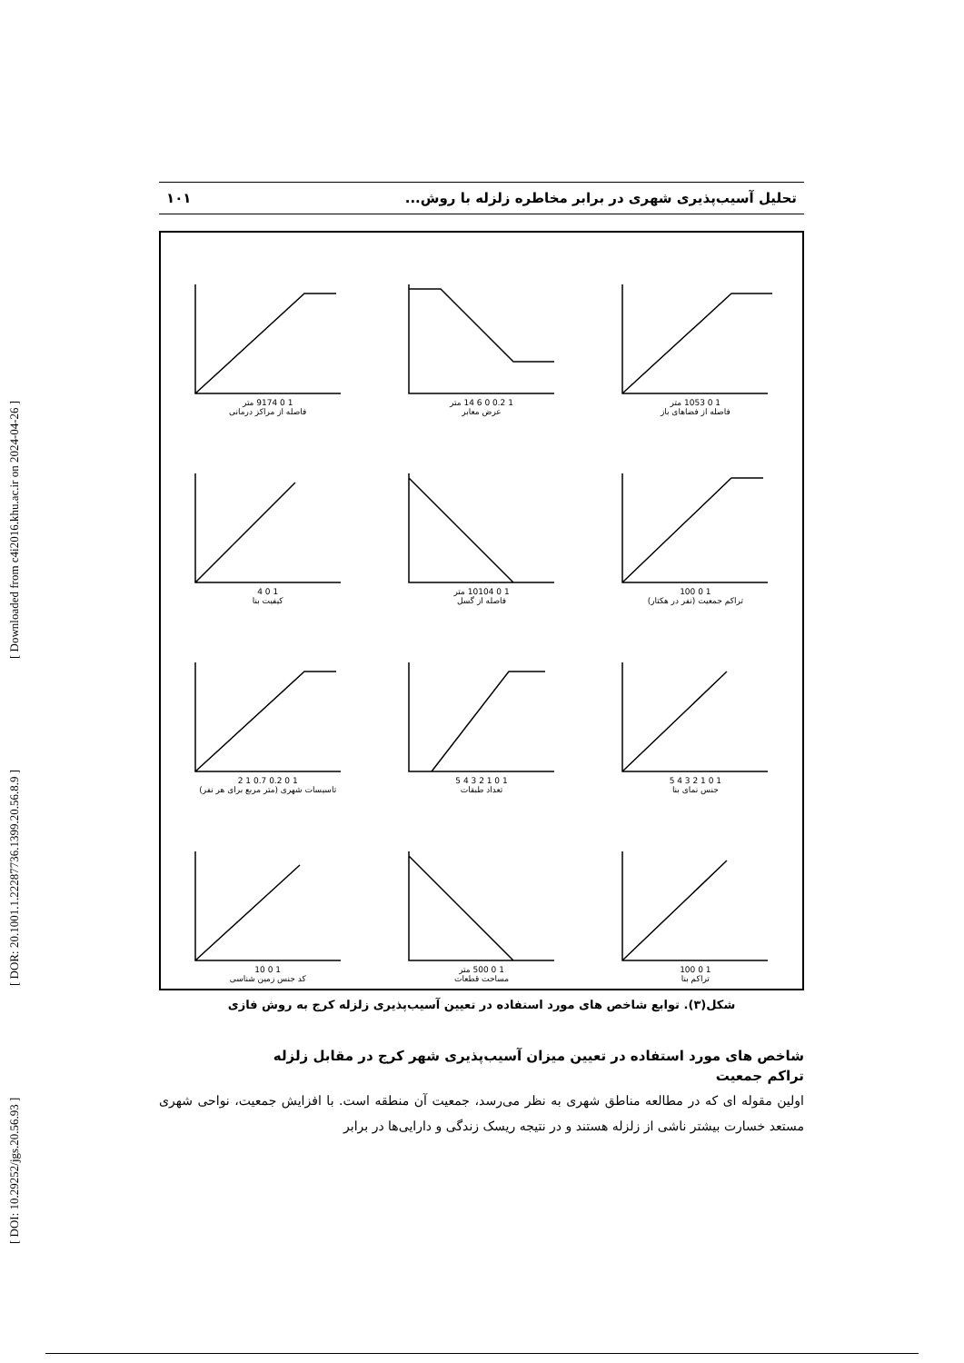[ DOI: 10.29252/jgs.20.56.93 ] [ DOR: 20.1001.1.22287736.1399.20.56.8.9 ] [ Downloaded from c4i2016.khu.ac.ir on 2024-04-26 ]
تحلیل آسیب‌پذیری شهری در برابر مخاطره زلزله با روش... ۱۰۱
1 0 1053 متر
فاصله از فضاهای باز
1 0.2 0 6 14 متر
عرض معابر
1 0 9174 متر
فاصله از مراکز درمانی
1 0 100
تراکم جمعیت (نفر در هکتار)
1 0 10104 متر
فاصله از گسل
1 0 4
کیفیت بنا
1 0 1 2 3 4 5
جنس نمای بنا
1 0 1 2 3 4 5
تعداد طبقات
1 0 0.2 0.7 1 2
تاسیسات شهری (متر مربع برای هر نفر)
1 0 100
تراکم بنا
1 0 500 متر
مساحت قطعات
1 0 10
کد جنس زمین شناسی
شکل(۳). توابع شاخص های مورد استفاده در تعیین آسیب‌پذیری زلزله کرج به روش فازی
شاخص های مورد استفاده در تعیین میزان آسیب‌پذیری شهر کرج در مقابل زلزله
تراکم جمعیت
اولین مقوله ای که در مطالعه مناطق شهری به نظر می‌رسد، جمعیت آن منطقه است. با افزایش جمعیت، نواحی شهری مستعد خسارت بیشتر ناشی از زلزله هستند و در نتیجه ریسک زندگی و دارایی‌ها در برابر